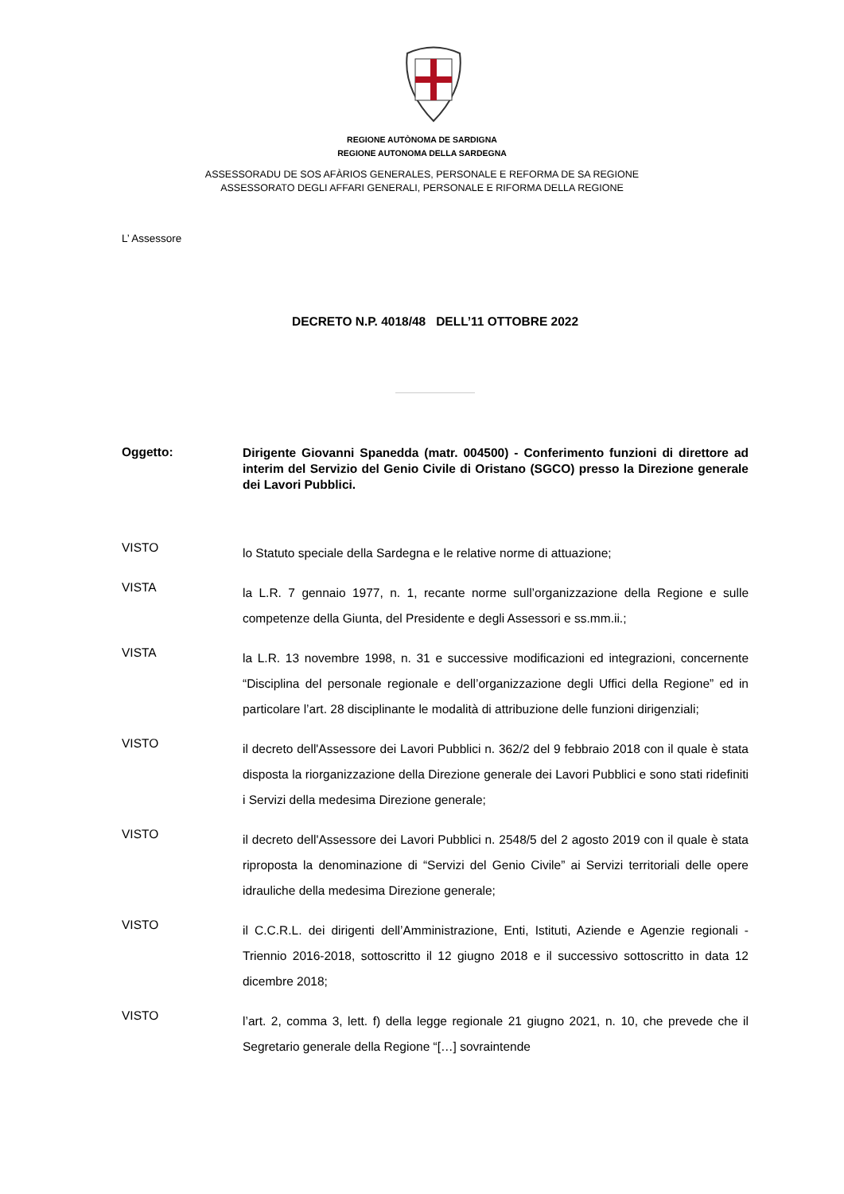REGIONE AUTÒNOMA DE SARDIGNA
REGIONE AUTONOMA DELLA SARDEGNA
ASSESSORADU DE SOS AFÀRIOS GENERALES, PERSONALE E REFORMA DE SA REGIONE
ASSESSORATO DEGLI AFFARI GENERALI, PERSONALE E RIFORMA DELLA REGIONE
L’ Assessore
DECRETO N.P. 4018/48 DELL’11 OTTOBRE 2022
Oggetto:
Dirigente Giovanni Spanedda (matr. 004500) - Conferimento funzioni di direttore ad interim del Servizio del Genio Civile di Oristano (SGCO) presso la Direzione generale dei Lavori Pubblici.
VISTO
lo Statuto speciale della Sardegna e le relative norme di attuazione;
VISTA
la L.R. 7 gennaio 1977, n. 1, recante norme sull’organizzazione della Regione e sulle competenze della Giunta, del Presidente e degli Assessori e ss.mm.ii.;
VISTA
la L.R. 13 novembre 1998, n. 31 e successive modificazioni ed integrazioni, concernente “Disciplina del personale regionale e dell’organizzazione degli Uffici della Regione” ed in particolare l’art. 28 disciplinante le modalità di attribuzione delle funzioni dirigenziali;
VISTO
il decreto dell'Assessore dei Lavori Pubblici n. 362/2 del 9 febbraio 2018 con il quale è stata disposta la riorganizzazione della Direzione generale dei Lavori Pubblici e sono stati ridefiniti i Servizi della medesima Direzione generale;
VISTO
il decreto dell'Assessore dei Lavori Pubblici n. 2548/5 del 2 agosto 2019 con il quale è stata riproposta la denominazione di “Servizi del Genio Civile” ai Servizi territoriali delle opere idrauliche della medesima Direzione generale;
VISTO
il C.C.R.L. dei dirigenti dell’Amministrazione, Enti, Istituti, Aziende e Agenzie regionali - Triennio 2016-2018, sottoscritto il 12 giugno 2018 e il successivo sottoscritto in data 12 dicembre 2018;
VISTO
l’art. 2, comma 3, lett. f) della legge regionale 21 giugno 2021, n. 10, che prevede che il Segretario generale della Regione “[…] sovraintende